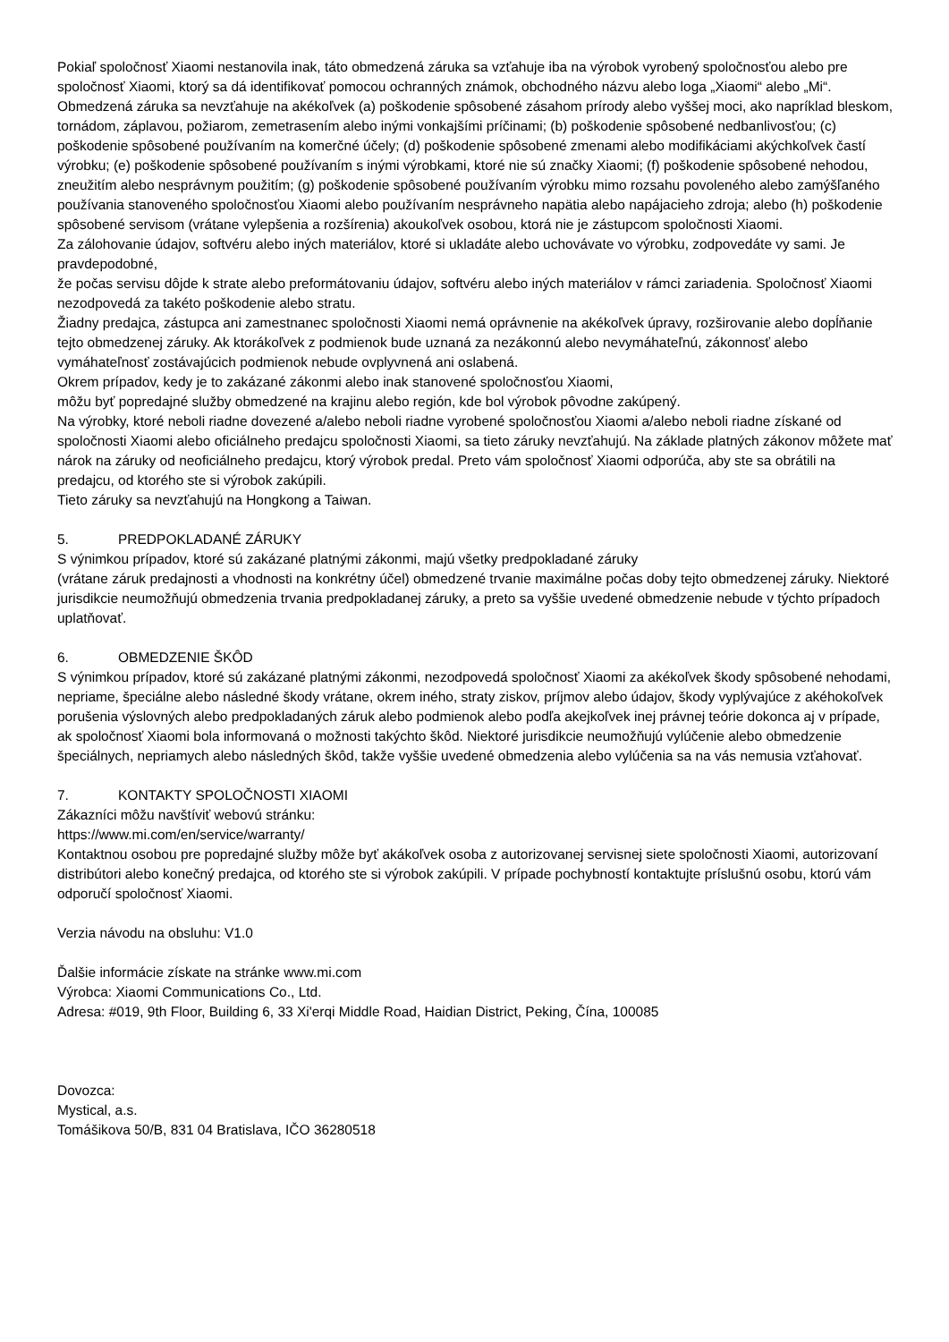Pokiaľ spoločnosť Xiaomi nestanovila inak, táto obmedzená záruka sa vzťahuje iba na výrobok vyrobený spoločnosťou alebo pre spoločnosť Xiaomi, ktorý sa dá identifikovať pomocou ochranných známok, obchodného názvu alebo loga „Xiaomi“ alebo „Mi“.
Obmedzená záruka sa nevzťahuje na akékoľvek (a) poškodenie spôsobené zásahom prírody alebo vyššej moci, ako napríklad bleskom, tornádom, záplavou, požiarom, zemetrasením alebo inými vonkajšími príčinami; (b) poškodenie spôsobené nedbanlivosťou; (c) poškodenie spôsobené používaním na komerčné účely; (d) poškodenie spôsobené zmenami alebo modifikáciami akýchkoľvek častí výrobku; (e) poškodenie spôsobené používaním s inými výrobkami, ktoré nie sú značky Xiaomi; (f) poškodenie spôsobené nehodou, zneužitím alebo nesprávnym použitím; (g) poškodenie spôsobené používaním výrobku mimo rozsahu povoleného alebo zamýšľaného používania stanoveného spoločnosťou Xiaomi alebo používaním nesprávneho napätia alebo napájacieho zdroja; alebo (h) poškodenie spôsobené servisom (vrátane vylepšenia a rozšírenia) akoukoľvek osobou, ktorá nie je zástupcom spoločnosti Xiaomi.
Za zálohovanie údajov, softvéru alebo iných materiálov, ktoré si ukladáte alebo uchovávate vo výrobku, zodpovedáte vy sami. Je pravdepodobné,
že počas servisu dôjde k strate alebo preformátovaniu údajov, softvéru alebo iných materiálov v rámci zariadenia. Spoločnosť Xiaomi nezodpovedá za takéto poškodenie alebo stratu.
Žiadny predajca, zástupca ani zamestnanec spoločnosti Xiaomi nemá oprávnenie na akékoľvek úpravy, rozširovanie alebo dopĺňanie tejto obmedzenej záruky. Ak ktorákoľvek z podmienok bude uznaná za nezákonnú alebo nevymáhateľnú, zákonnosť alebo vymáhateľnosť zostávajúcich podmienok nebude ovplyvnená ani oslabená.
Okrem prípadov, kedy je to zakázané zákonmi alebo inak stanovené spoločnosťou Xiaomi,
môžu byť popredajné služby obmedzené na krajinu alebo región, kde bol výrobok pôvodne zakúpený.
Na výrobky, ktoré neboli riadne dovezené a/alebo neboli riadne vyrobené spoločnosťou Xiaomi a/alebo neboli riadne získané od spoločnosti Xiaomi alebo oficiálneho predajcu spoločnosti Xiaomi, sa tieto záruky nevzťahujú. Na základe platných zákonov môžete mať nárok na záruky od neoficiálneho predajcu, ktorý výrobok predal. Preto vám spoločnosť Xiaomi odporúča, aby ste sa obrátili na predajcu, od ktorého ste si výrobok zakúpili.
Tieto záruky sa nevzťahujú na Hongkong a Taiwan.
5. PREDPOKLADANÉ ZÁRUKY
S výnimkou prípadov, ktoré sú zakázané platnými zákonmi, majú všetky predpokladané záruky
(vrátane záruk predajnosti a vhodnosti na konkrétny účel) obmedzené trvanie maximálne počas doby tejto obmedzenej záruky. Niektoré jurisdikcie neumožňujú obmedzenia trvania predpokladanej záruky, a preto sa vyššie uvedené obmedzenie nebude v týchto prípadoch uplatňovať.
6. OBMEDZENIE ŠKÔD
S výnimkou prípadov, ktoré sú zakázané platnými zákonmi, nezodpovedá spoločnosť Xiaomi za akékoľvek škody spôsobené nehodami, nepriame, špeciálne alebo následné škody vrátane, okrem iného, straty ziskov, príjmov alebo údajov, škody vyplývajúce z akéhokoľvek porušenia výslovných alebo predpokladaných záruk alebo podmienok alebo podľa akejkoľvek inej právnej teórie dokonca aj v prípade, ak spoločnosť Xiaomi bola informovaná o možnosti takýchto škôd. Niektoré jurisdikcie neumožňujú vylúčenie alebo obmedzenie špeciálnych, nepriamych alebo následných škôd, takže vyššie uvedené obmedzenia alebo vylúčenia sa na vás nemusia vzťahovať.
7. KONTAKTY SPOLOČNOSTI XIAOMI
Zákazníci môžu navštíviť webovú stránku:
https://www.mi.com/en/service/warranty/
Kontaktnou osobou pre popredajné služby môže byť akákoľvek osoba z autorizovanej servisnej siete spoločnosti Xiaomi, autorizovaní distribútori alebo konečný predajca, od ktorého ste si výrobok zakúpili. V prípade pochybností kontaktujte príslušnú osobu, ktorú vám odporučí spoločnosť Xiaomi.
Verzia návodu na obsluhu: V1.0
Ďalšie informácie získate na stránke www.mi.com
Výrobca: Xiaomi Communications Co., Ltd.
Adresa: #019, 9th Floor, Building 6, 33 Xi'erqi Middle Road, Haidian District, Peking, Čína, 100085
Dovozca:
Mystical, a.s.
Tomášikova 50/B, 831 04 Bratislava, IČO 36280518